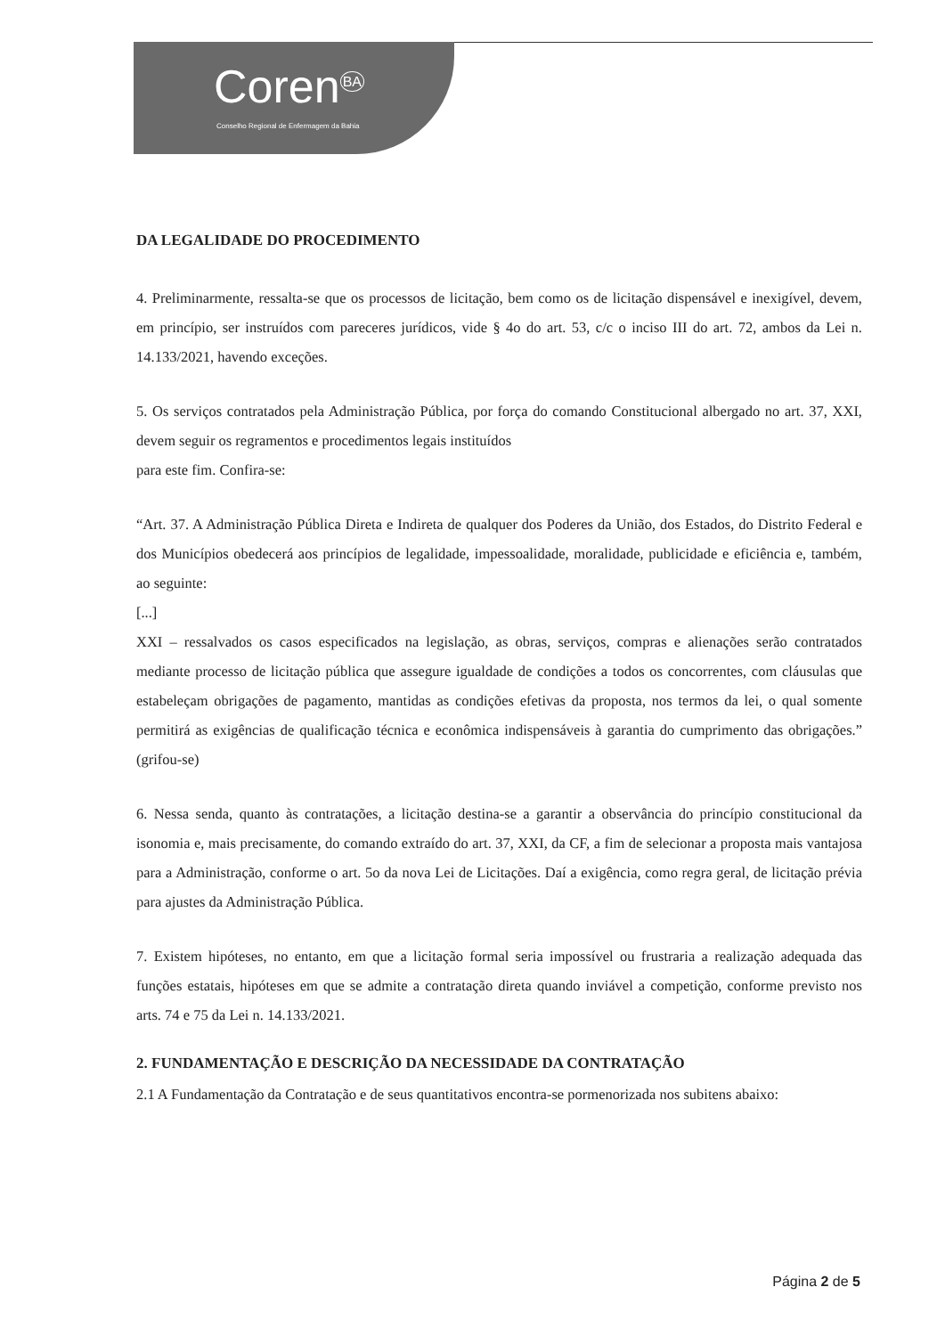Coren<sup>BA</sup>
Conselho Regional de Enfermagem da Bahia
DA LEGALIDADE DO PROCEDIMENTO
4. Preliminarmente, ressalta-se que os processos de licitação, bem como os de licitação dispensável e inexigível, devem, em princípio, ser instruídos com pareceres jurídicos, vide § 4o do art. 53, c/c o inciso III do art. 72, ambos da Lei n. 14.133/2021, havendo exceções.
5. Os serviços contratados pela Administração Pública, por força do comando Constitucional albergado no art. 37, XXI, devem seguir os regramentos e procedimentos legais instituídos
para este fim. Confira-se:
“Art. 37. A Administração Pública Direta e Indireta de qualquer dos Poderes da União, dos Estados, do Distrito Federal e dos Municípios obedecerá aos princípios de legalidade, impessoalidade, moralidade, publicidade e eficiência e, também, ao seguinte:
[...]
XXI – ressalvados os casos especificados na legislação, as obras, serviços, compras e alienações serão contratados mediante processo de licitação pública que assegure igualdade de condições a todos os concorrentes, com cláusulas que estabeleçam obrigações de pagamento, mantidas as condições efetivas da proposta, nos termos da lei, o qual somente permitirá as exigências de qualificação técnica e econômica indispensáveis à garantia do cumprimento das obrigações.” (grifou-se)
6. Nessa senda, quanto às contratações, a licitação destina-se a garantir a observância do princípio constitucional da isonomia e, mais precisamente, do comando extraído do art. 37, XXI, da CF, a fim de selecionar a proposta mais vantajosa para a Administração, conforme o art. 5o da nova Lei de Licitações. Daí a exigência, como regra geral, de licitação prévia para ajustes da Administração Pública.
7. Existem hipóteses, no entanto, em que a licitação formal seria impossível ou frustraria a realização adequada das funções estatais, hipóteses em que se admite a contratação direta quando inviável a competição, conforme previsto nos arts. 74 e 75 da Lei n. 14.133/2021.
2. FUNDAMENTAÇÃO E DESCRIÇÃO DA NECESSIDADE DA CONTRATAÇÃO
2.1 A Fundamentação da Contratação e de seus quantitativos encontra-se pormenorizada nos subitens abaixo:
Página 2 de 5